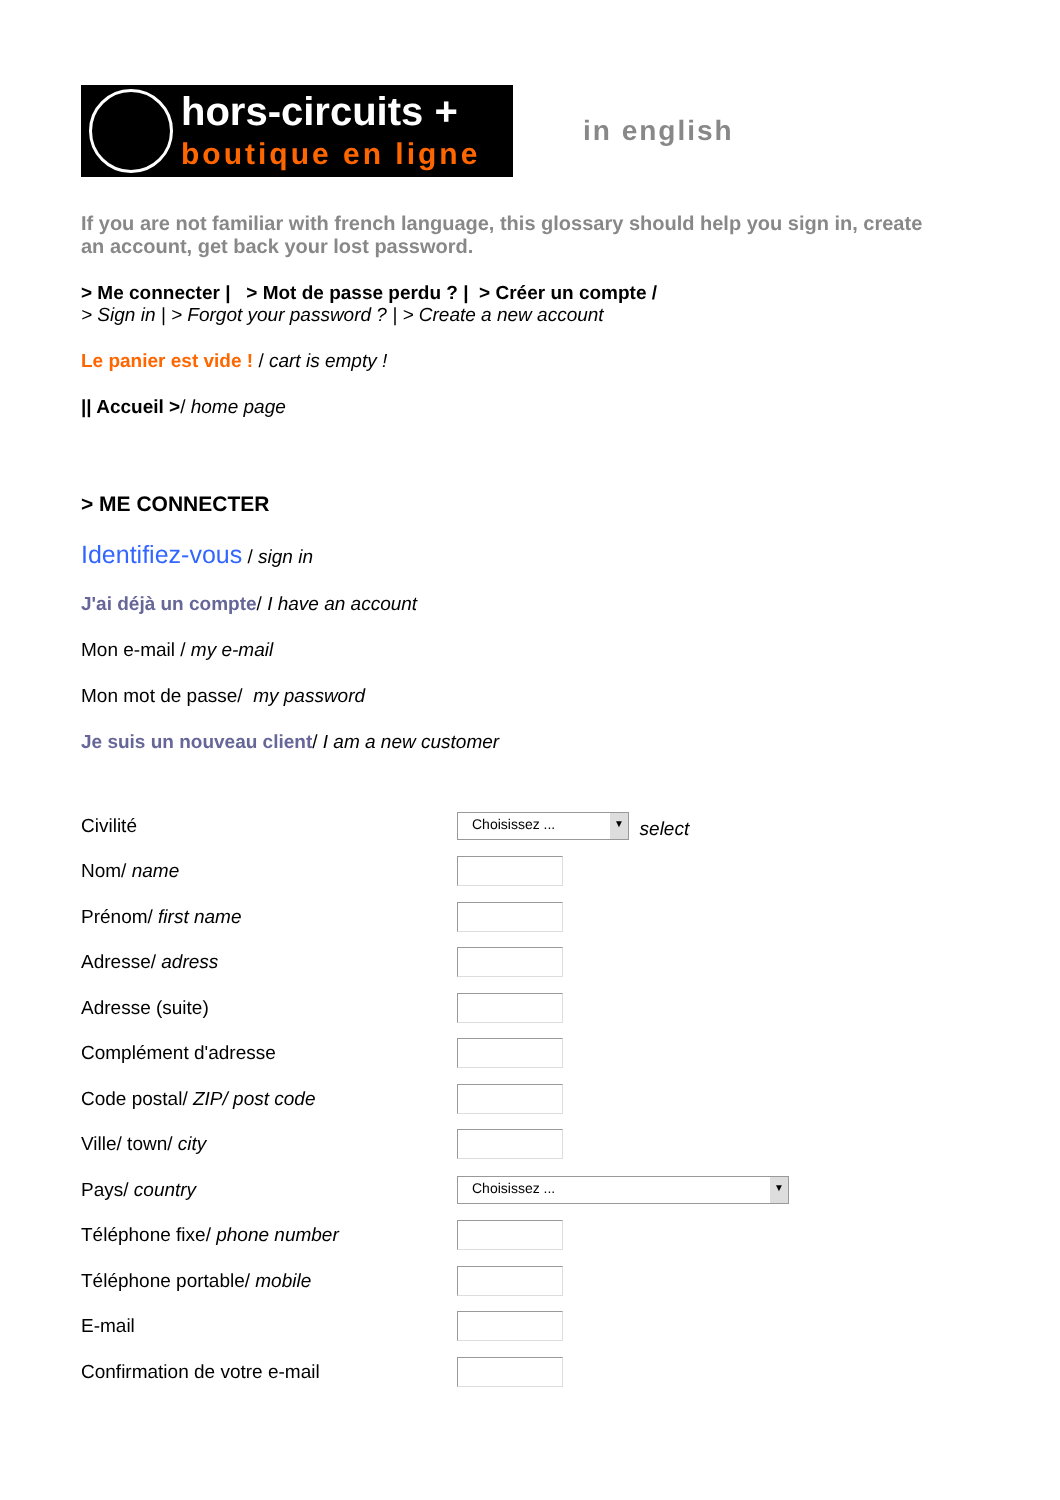hors-circuits +
boutique en ligne
in english
If you are not familiar with french language, this glossary should help you sign in, create an account, get back your lost password.
> Me connecter | > Mot de passe perdu ? | > Créer un compte /
> Sign in | > Forgot your password ? | > Create a new account
Le panier est vide ! / cart is empty !
|| Accueil >/ home page
> ME CONNECTER
Identifiez-vous / sign in
J'ai déjà un compte/ I have an account
Mon e-mail / my e-mail
Mon mot de passe/ my password
Je suis un nouveau client/ I am a new customer
| Civilité | Choisissez ... ▼ select |
| Nom/ name | |
| Prénom/ first name | |
| Adresse/ adress | |
| Adresse (suite) | |
| Complément d'adresse | |
| Code postal/ ZIP/ post code | |
| Ville/ town/ city | |
| Pays/ country | Choisissez ... ▼ |
| Téléphone fixe/ phone number | |
| Téléphone portable/ mobile | |
| E-mail | |
| Confirmation de votre e-mail | |